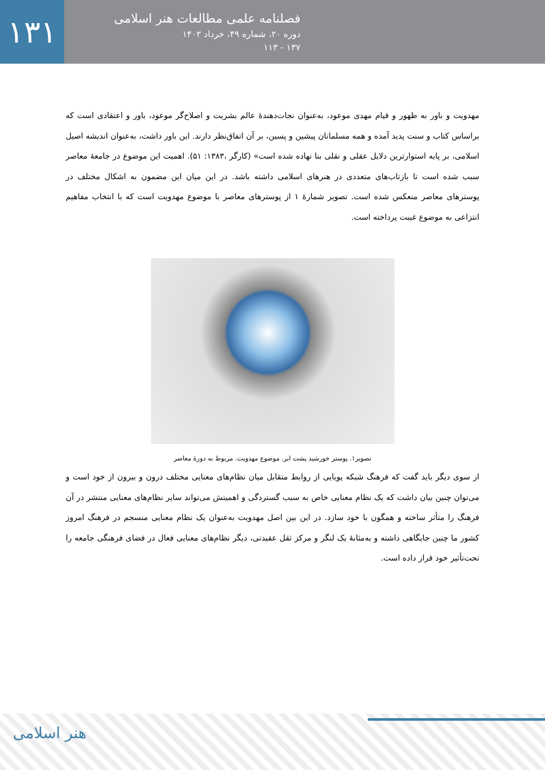۱۳۱
فصلنامه علمی مطالعات هنر اسلامی
دوره ۲۰، شماره ۴۹، خرداد ۱۴۰۲
۱۳۷ - ۱۱۳
مهدویت و باور به ظهور و قیام مهدی موعود، به‌عنوان نجات‌دهندۀ عالم بشریت و اصلاح‌گر موعود، باور و اعتقادی است که براساس کتاب و سنت پدید آمده و همه مسلمانان پیشین و پسین، بر آن اتفاق‌نظر دارند. این باور داشت، به‌عنوان اندیشه اصیل اسلامی، بر پایه استوارترین دلایل عقلی و نقلی بنا نهاده شده است» (کارگر ،۱۳۸۳: ۵۱). اهمیت این موضوع در جامعۀ معاصر سبب شده است تا بازتاب‌های متعددی در هنرهای اسلامی داشته باشد. در این میان این مضمون به اشکال مختلف در پوسترهای معاصر منعکس شده است. تصویر شمارۀ ۱ از پوسترهای معاصر با موضوع مهدویت است که با انتخاب مفاهیم انتزاعی به موضوع غیبت پرداخته است.
تصویر۱. پوستر خورشید پشت ابر. موضوع مهدویت. مربوط به دورۀ معاصر
از سوی دیگر باید گفت که فرهنگ شبکه پویایی از روابط متقابل میان نظام‌های معنایی مختلف درون و بیرون از خود است و می‌توان چنین بیان داشت که یک نظام معنایی خاص به سبب گستردگی و اهمیتش می‌تواند سایر نظام‌های معنایی منتشر در آن فرهنگ را متأثر ساخته و همگون با خود سازد. در این بین اصل مهدویت به‌عنوان یک نظام معنایی منسجم در فرهنگ امروز کشور ما چنین جایگاهی داشته و به‌مثابۀ یک لنگر و مرکز ثقل عقیدتی، دیگر نظام‌های معنایی فعال در فضای فرهنگی جامعه را تحت‌تأثیر خود قرار داده است.
هنر اسلامی